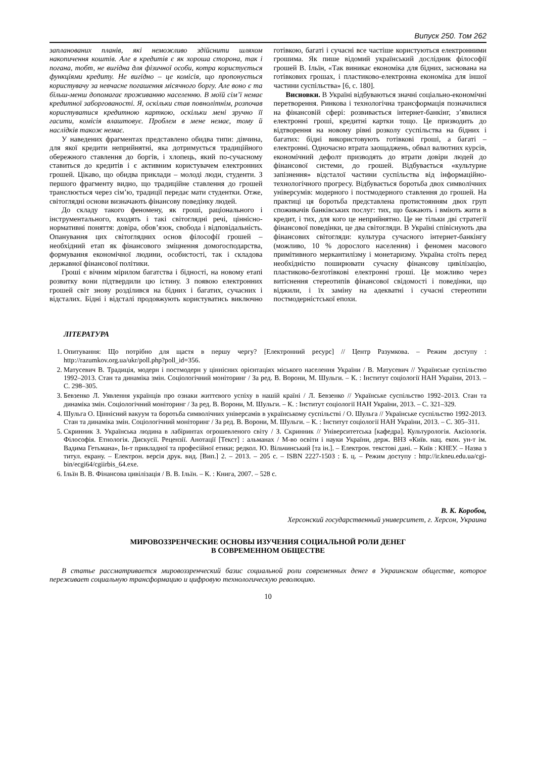Випуск 250. Том 262
запланованих планів, які неможливо здійснити шляхом накопичення коштів. Але в кредитів є як хороша сторона, так і погана, тобт, не вигідна для фізичної особи, котра користується функціями кредиту. Не вигідно – це комісія, що пропонується користувачу за невчасне погашення місячного боргу. Але воно є та більш-менш допомагає проживанню населенню. В моїй сім’ї немає кредитної заборгованості. Я, оскільки став повнолітнім, розпочав користуватися кредитною карткою, оскільки мені зручно її гасити, комісія влаштовує. Проблем в мене немає, тому й наслідків також немає.
У наведених фрагментах представлено обидва типи: дівчина, для якої кредити неприйнятні, яка дотримується традиційного обережного ставлення до боргів, і хлопець, який по-сучасному ставиться до кредитів і є активним користувачем електронних грошей. Цікаво, що обидва приклади – молоді люди, студенти. З першого фрагменту видно, що традиційне ставлення до грошей транслюється через сім’ю, традиції передає мати студентки. Отже, світоглядні основи визначають фінансову поведінку людей.
До складу такого феномену, як гроші, раціонального і інструментального, входять і такі світоглядні речі, ціннісно-нормативні поняття: довіра, обов’язок, свобода і відповідальність. Опанування цих світоглядних основ філософії грошей – необхідний етап як фінансового зміцнення домогосподарства, формування економічної людини, особистості, так і складова державної фінансової політики.
Гроші є вічним мірилом багатства і бідності, на новому етапі розвитку вони підтвердили цю істину. З появою електронних грошей світ знову розділився на бідних і багатих, сучасних і відсталих. Бідні і відсталі продовжують користуватись виключно готівкою, багаті і сучасні все частіше користуються електронними грошима. Як пише відомий український дослідник філософії грошей В. Ільїн, «Так виникає економіка для бідних, заснована на готівкових грошах, і пластиково-електронна економіка для іншої частини суспільства» [6, с. 180].
Висновки. В Україні відбуваються значні соціально-економічні перетворення. Ринкова і технологічна трансформація позначилися на фінансовій сфері: розвивається інтернет-банкінг, з’явилися електронні гроші, кредитні картки тощо. Це призводить до відтворення на новому рівні розколу суспільства на бідних і багатих: бідні використовують готівкові гроші, а багаті – електронні. Одночасно втрата заощаджень, обвал валютних курсів, економічний дефолт призводять до втрати довіри людей до фінансової системи, до грошей. Відбувається «культурне запізнення» відсталої частини суспільства від інформаційно-технологічного прогресу. Відбувається боротьба двох символічних універсумів: модерного і постмодерного ставлення до грошей. На практиці ця боротьба представлена протистоянням двох груп споживачів банківських послуг: тих, що бажають і вміють жити в кредит, і тих, для кого це неприйнятно. Це не тільки дві стратегії фінансової поведінки, це два світогляди. В Україні співіснують два фінансових світогляди: культура сучасного інтернет-банкінгу (можливо, 10 % дорослого населення) і феномен масового примітивного меркантилізму і монетаризму. Україна стоїть перед необхідністю поширювати сучасну фінансову цивілізацію, пластиково-безготівкові електронні гроші. Це можливо через витіснення стереотипів фінансової свідомості і поведінки, що віджили, і їх заміну на адекватні і сучасні стереотипи постмодерністської епохи.
ЛІТЕРАТУРА
1. Опитування: Що потрібно для щастя в першу чергу? [Електронний ресурс] // Центр Разумкова. – Режим доступу : http://razumkov.org.ua/ukr/poll.php?poll_id=356.
2. Матусевич В. Традиція, модерн і постмодерн у ціннісних орієнтаціях міського населення України / В. Матусевич // Українське суспільство 1992–2013. Стан та динаміка змін. Соціологічний моніторинг / За ред. В. Ворони, М. Шульги. – К. : Інститут соціології НАН України, 2013. – С. 298–305.
3. Бевзенко Л. Уявлення українців про ознаки життєвого успіху в нашій країні / Л. Бевзенко // Українське суспільство 1992–2013. Стан та динаміка змін. Соціологічний моніторинг / За ред. В. Ворони, М. Шульги. – К. : Інститут соціології НАН України, 2013. – С. 321–329.
4. Шульга О. Ціннісний вакуум та боротьба символічних універсамів в українському суспільстві / О. Шульга // Українське суспільство 1992-2013. Стан та динаміка змін. Соціологічний моніторинг / За ред. В. Ворони, М. Шульги. – К. : Інститут соціології НАН України, 2013. – С. 305–311.
5. Скринник З. Українська людина в лабіринтах огрошевленого світу / З. Скринник // Університетська [кафедра]. Культурологія. Аксіологія. Філософія. Етнологія. Дискусії. Рецензії. Анотації [Текст] : альманах / М-во освіти і науки України, держ. ВНЗ «Київ. нац. екон. ун-т ім. Вадима Гетьмана», Ін-т прикладної та професійної етики; редкол. Ю. Вільчинський [та ін.]. – Електрон. текстові дані. – Київ : КНЕУ. – Назва з титул. екрану. – Електрон. версія друк. вид. [Вип.] 2. – 2013. – 205 с. – ISBN 2227-1503 : Б. ц. – Режим доступу : http://ir.kneu.edu.ua/cgi-bin/ecgi64/cgiirbis_64.exe.
6. Ільїн В. В. Фінансова цивілізація / В. В. Ільїн. – К. : Книга, 2007. – 528 с.
В. К. Коробов,
Херсонский государственный университет, г. Херсон, Украина
МИРОВОЗЗРЕНЧЕСКИЕ ОСНОВЫ ИЗУЧЕНИЯ СОЦИАЛЬНОЙ РОЛИ ДЕНЕГ
В СОВРЕМЕННОМ ОБЩЕСТВЕ
В статье рассматривается мировоззренческий базис социальной роли современных денег в Украинском обществе, которое переживает социальную трансформацию и цифровую технологическую революцию.
10